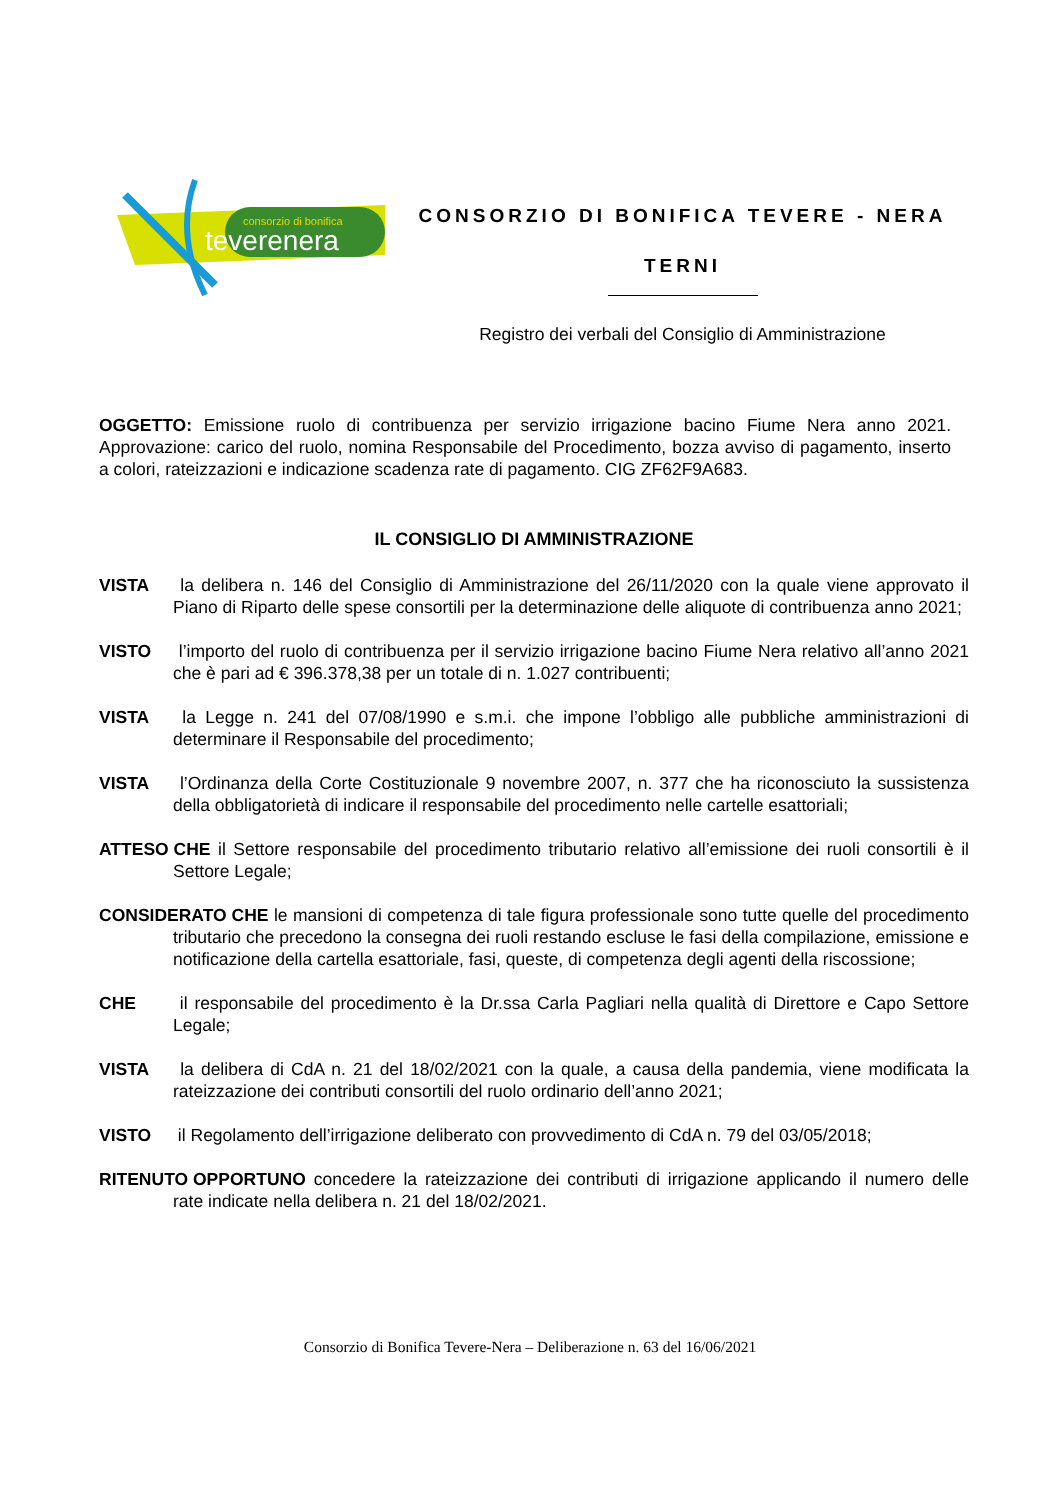consorzio di bonifica
teverenera
CONSORZIO DI BONIFICA TEVERE - NERA
TERNI
Registro dei verbali del Consiglio di Amministrazione
OGGETTO: Emissione ruolo di contribuenza per servizio irrigazione bacino Fiume Nera anno 2021. Approvazione: carico del ruolo, nomina Responsabile del Procedimento, bozza avviso di pagamento, inserto a colori, rateizzazioni e indicazione scadenza rate di pagamento. CIG ZF62F9A683.
IL CONSIGLIO DI AMMINISTRAZIONE
VISTA la delibera n. 146 del Consiglio di Amministrazione del 26/11/2020 con la quale viene approvato il Piano di Riparto delle spese consortili per la determinazione delle aliquote di contribuenza anno 2021;
VISTO l’importo del ruolo di contribuenza per il servizio irrigazione bacino Fiume Nera relativo all’anno 2021 che è pari ad € 396.378,38 per un totale di n. 1.027 contribuenti;
VISTA la Legge n. 241 del 07/08/1990 e s.m.i. che impone l’obbligo alle pubbliche amministrazioni di determinare il Responsabile del procedimento;
VISTA l’Ordinanza della Corte Costituzionale 9 novembre 2007, n. 377 che ha riconosciuto la sussistenza della obbligatorietà di indicare il responsabile del procedimento nelle cartelle esattoriali;
ATTESO CHE il Settore responsabile del procedimento tributario relativo all’emissione dei ruoli consortili è il Settore Legale;
CONSIDERATO CHE le mansioni di competenza di tale figura professionale sono tutte quelle del procedimento tributario che precedono la consegna dei ruoli restando escluse le fasi della compilazione, emissione e notificazione della cartella esattoriale, fasi, queste, di competenza degli agenti della riscossione;
CHE il responsabile del procedimento è la Dr.ssa Carla Pagliari nella qualità di Direttore e Capo Settore Legale;
VISTA la delibera di CdA n. 21 del 18/02/2021 con la quale, a causa della pandemia, viene modificata la rateizzazione dei contributi consortili del ruolo ordinario dell’anno 2021;
VISTO il Regolamento dell’irrigazione deliberato con provvedimento di CdA n. 79 del 03/05/2018;
RITENUTO OPPORTUNO concedere la rateizzazione dei contributi di irrigazione applicando il numero delle rate indicate nella delibera n. 21 del 18/02/2021.
Consorzio di Bonifica Tevere-Nera – Deliberazione n. 63 del 16/06/2021